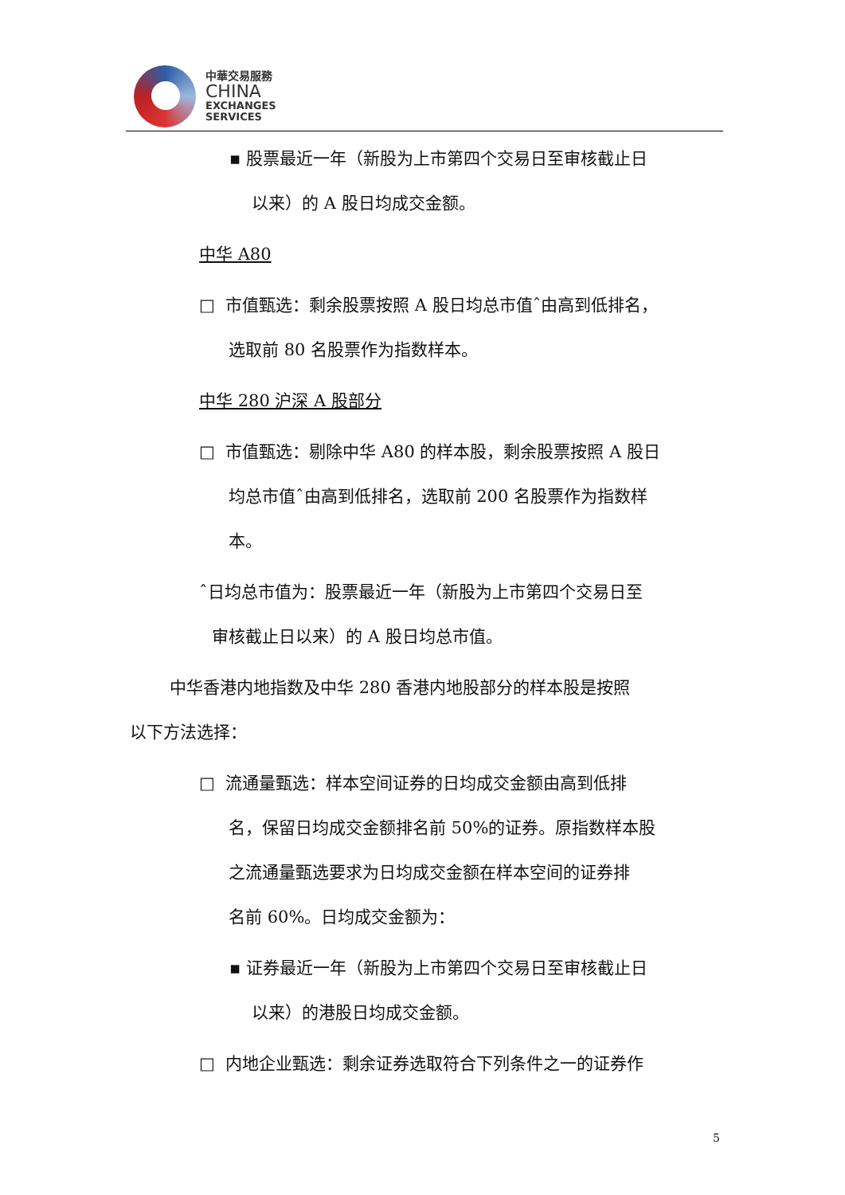中華交易服務
CHINA
EXCHANGES
SERVICES
▪ 股票最近一年（新股为上市第四个交易日至审核截止日
以来）的 A 股日均成交金额。
中华 A80
□ 市值甄选：剩余股票按照 A 股日均总市值ˆ由高到低排名，
选取前 80 名股票作为指数样本。
中华 280 沪深 A 股部分
□ 市值甄选：剔除中华 A80 的样本股，剩余股票按照 A 股日
均总市值ˆ由高到低排名，选取前 200 名股票作为指数样
本。
ˆ日均总市值为：股票最近一年（新股为上市第四个交易日至
审核截止日以来）的 A 股日均总市值。
中华香港内地指数及中华 280 香港内地股部分的样本股是按照
以下方法选择：
□ 流通量甄选：样本空间证券的日均成交金额由高到低排
名，保留日均成交金额排名前 50%的证券。原指数样本股
之流通量甄选要求为日均成交金额在样本空间的证券排
名前 60%。日均成交金额为：
▪ 证券最近一年（新股为上市第四个交易日至审核截止日
以来）的港股日均成交金额。
□ 内地企业甄选：剩余证券选取符合下列条件之一的证券作
5